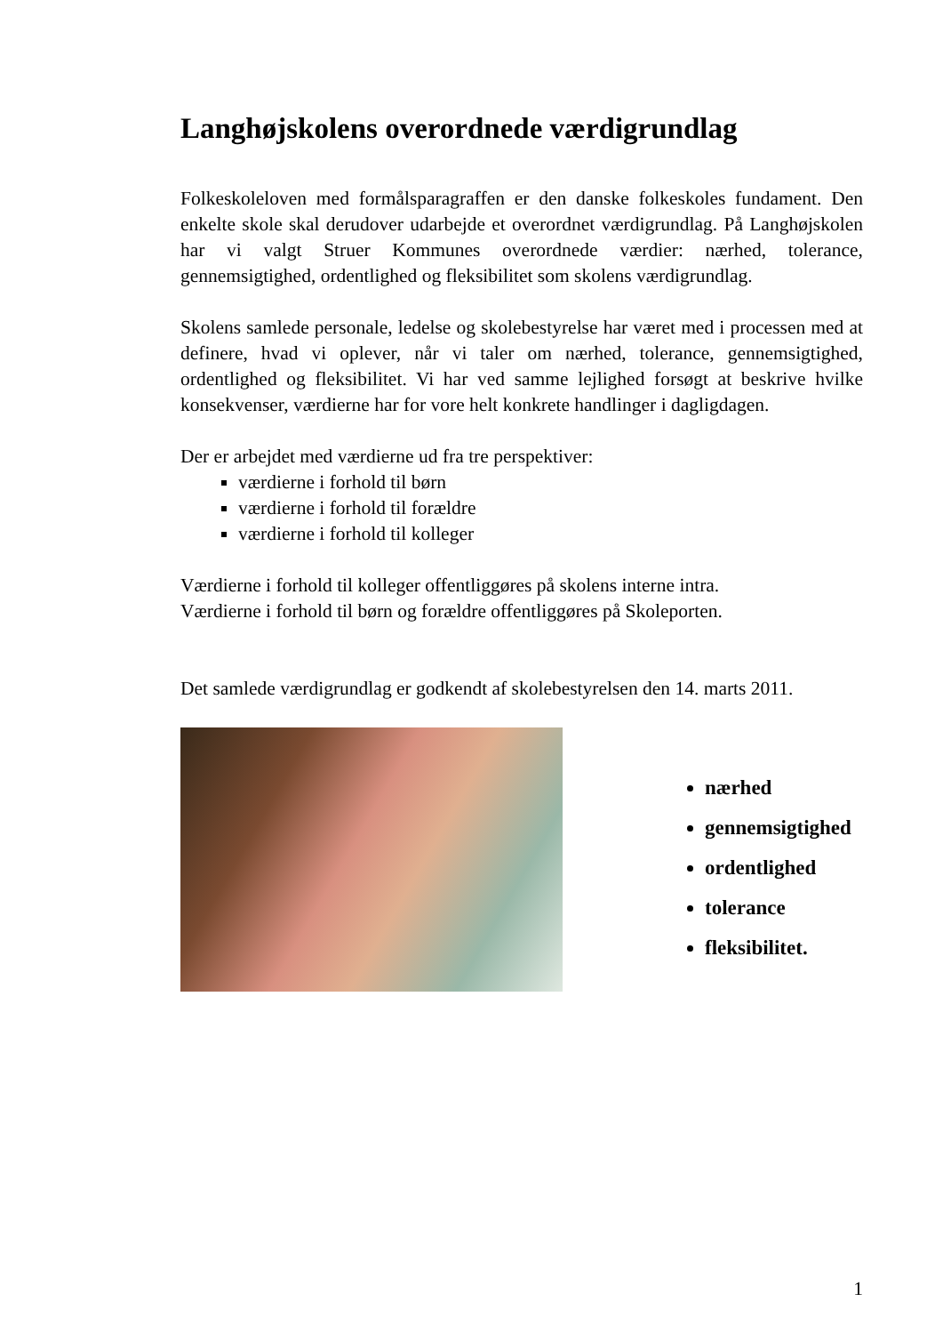Langhøjskolens overordnede værdigrundlag
Folkeskoleloven med formålsparagraffen er den danske folkeskoles fundament. Den enkelte skole skal derudover udarbejde et overordnet værdigrundlag. På Langhøjskolen har vi valgt Struer Kommunes overordnede værdier: nærhed, tolerance, gennemsigtighed, ordentlighed og fleksibilitet som skolens værdigrundlag.
Skolens samlede personale, ledelse og skolebestyrelse har været med i processen med at definere, hvad vi oplever, når vi taler om nærhed, tolerance, gennemsigtighed, ordentlighed og fleksibilitet. Vi har ved samme lejlighed forsøgt at beskrive hvilke konsekvenser, værdierne har for vore helt konkrete handlinger i dagligdagen.
Der er arbejdet med værdierne ud fra tre perspektiver:
værdierne i forhold til børn
værdierne i forhold til forældre
værdierne i forhold til kolleger
Værdierne i forhold til kolleger offentliggøres på skolens interne intra.
Værdierne i forhold til børn og forældre offentliggøres på Skoleporten.
Det samlede værdigrundlag er godkendt af skolebestyrelsen den 14. marts 2011.
nærhed
gennemsigtighed
ordentlighed
tolerance
fleksibilitet.
1